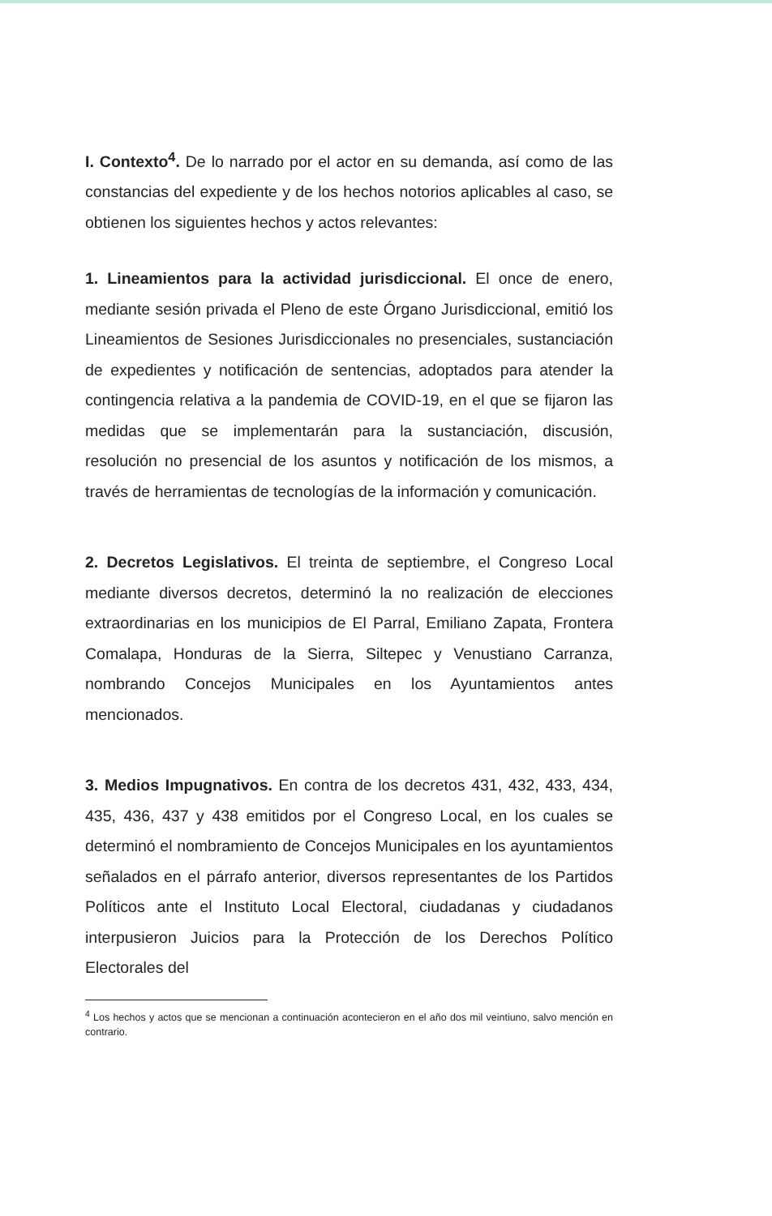I. Contexto<sup>4</sup>. De lo narrado por el actor en su demanda, así como de las constancias del expediente y de los hechos notorios aplicables al caso, se obtienen los siguientes hechos y actos relevantes:
1. Lineamientos para la actividad jurisdiccional. El once de enero, mediante sesión privada el Pleno de este Órgano Jurisdiccional, emitió los Lineamientos de Sesiones Jurisdiccionales no presenciales, sustanciación de expedientes y notificación de sentencias, adoptados para atender la contingencia relativa a la pandemia de COVID-19, en el que se fijaron las medidas que se implementarán para la sustanciación, discusión, resolución no presencial de los asuntos y notificación de los mismos, a través de herramientas de tecnologías de la información y comunicación.
2. Decretos Legislativos. El treinta de septiembre, el Congreso Local mediante diversos decretos, determinó la no realización de elecciones extraordinarias en los municipios de El Parral, Emiliano Zapata, Frontera Comalapa, Honduras de la Sierra, Siltepec y Venustiano Carranza, nombrando Concejos Municipales en los Ayuntamientos antes mencionados.
3. Medios Impugnativos. En contra de los decretos 431, 432, 433, 434, 435, 436, 437 y 438 emitidos por el Congreso Local, en los cuales se determinó el nombramiento de Concejos Municipales en los ayuntamientos señalados en el párrafo anterior, diversos representantes de los Partidos Políticos ante el Instituto Local Electoral, ciudadanas y ciudadanos interpusieron Juicios para la Protección de los Derechos Político Electorales del
<sup>4</sup> Los hechos y actos que se mencionan a continuación acontecieron en el año dos mil veintiuno, salvo mención en contrario.